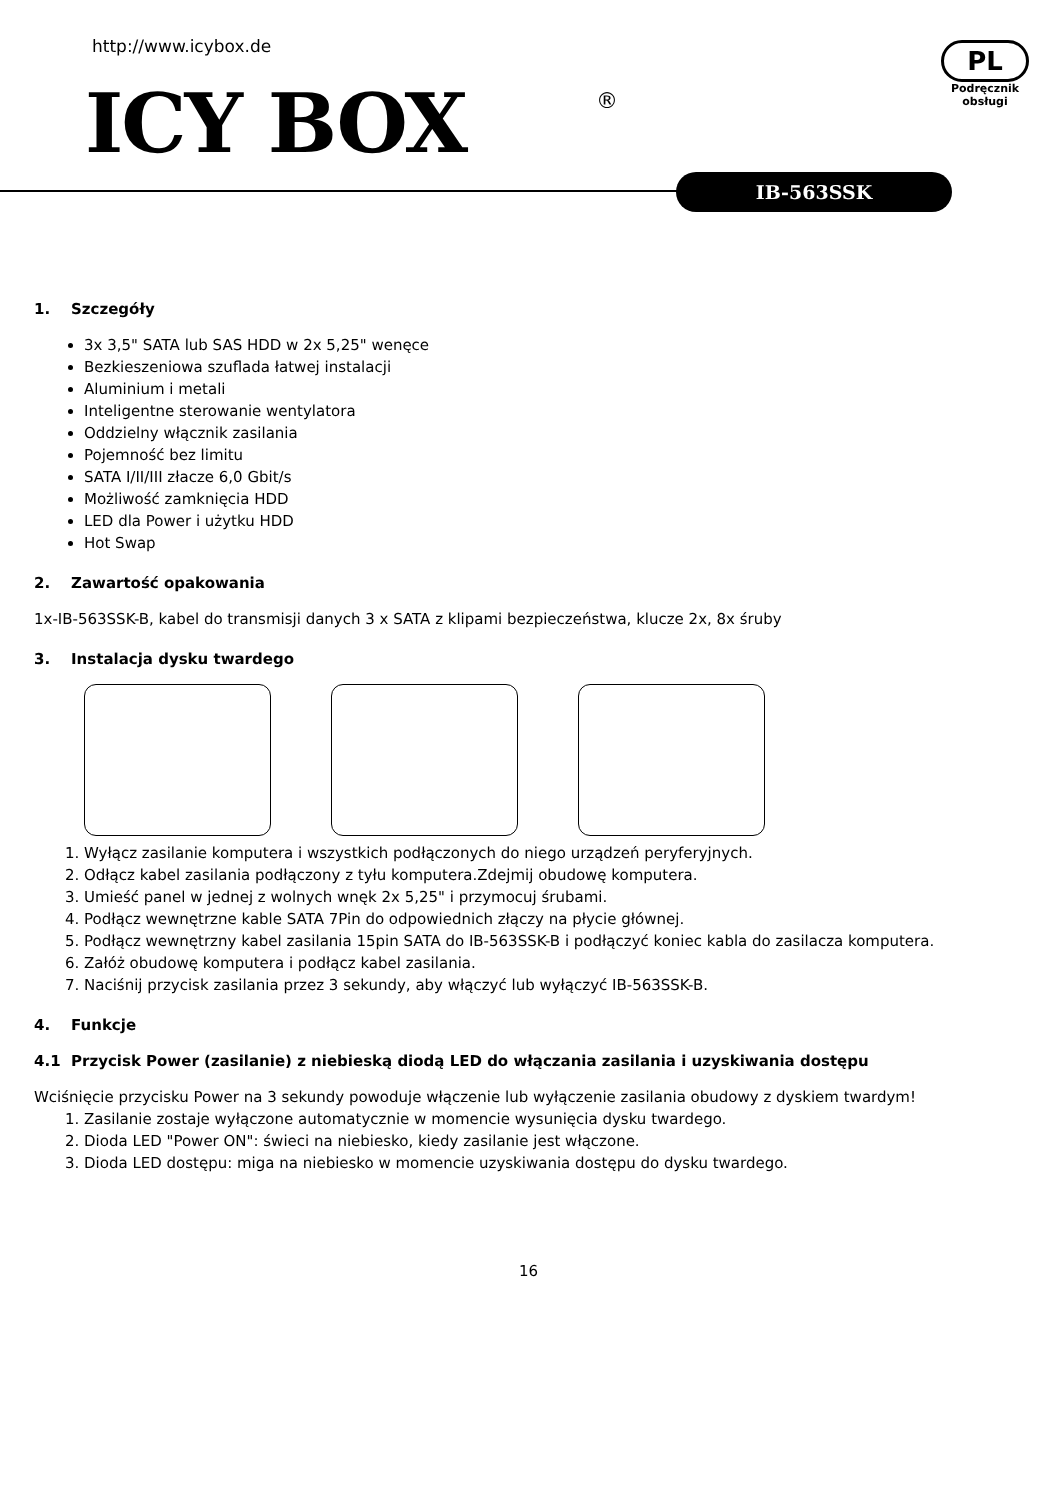http://www.icybox.de
ICY BOX ®
PL
Podręcznik obsługi
IB-563SSK
1. Szczegóły
3x 3,5" SATA lub SAS HDD w 2x 5,25" wenęce
Bezkieszeniowa szuflada łatwej instalacji
Aluminium i metali
Inteligentne sterowanie wentylatora
Oddzielny włącznik zasilania
Pojemność bez limitu
SATA I/II/III złacze 6,0 Gbit/s
Możliwość zamknięcia HDD
LED dla Power i użytku HDD
Hot Swap
2. Zawartość opakowania
1x-IB-563SSK-B, kabel do transmisji danych 3 x SATA z klipami bezpieczeństwa, klucze 2x, 8x śruby
3. Instalacja dysku twardego
1. Wyłącz zasilanie komputera i wszystkich podłączonych do niego urządzeń peryferyjnych.
2. Odłącz kabel zasilania podłączony z tyłu komputera.Zdejmij obudowę komputera.
3. Umieść panel w jednej z wolnych wnęk 2x 5,25" i przymocuj śrubami.
4. Podłącz wewnętrzne kable SATA 7Pin do odpowiednich złączy na płycie głównej.
5. Podłącz wewnętrzny kabel zasilania 15pin SATA do IB-563SSK-B i podłączyć koniec kabla do zasilacza komputera.
6. Załóż obudowę komputera i podłącz kabel zasilania.
7. Naciśnij przycisk zasilania przez 3 sekundy, aby włączyć lub wyłączyć IB-563SSK-B.
4. Funkcje
4.1 Przycisk Power (zasilanie) z niebieską diodą LED do włączania zasilania i uzyskiwania dostępu
Wciśnięcie przycisku Power na 3 sekundy powoduje włączenie lub wyłączenie zasilania obudowy z dyskiem twardym!
1. Zasilanie zostaje wyłączone automatycznie w momencie wysunięcia dysku twardego.
2. Dioda LED "Power ON": świeci na niebiesko, kiedy zasilanie jest włączone.
3. Dioda LED dostępu: miga na niebiesko w momencie uzyskiwania dostępu do dysku twardego.
16